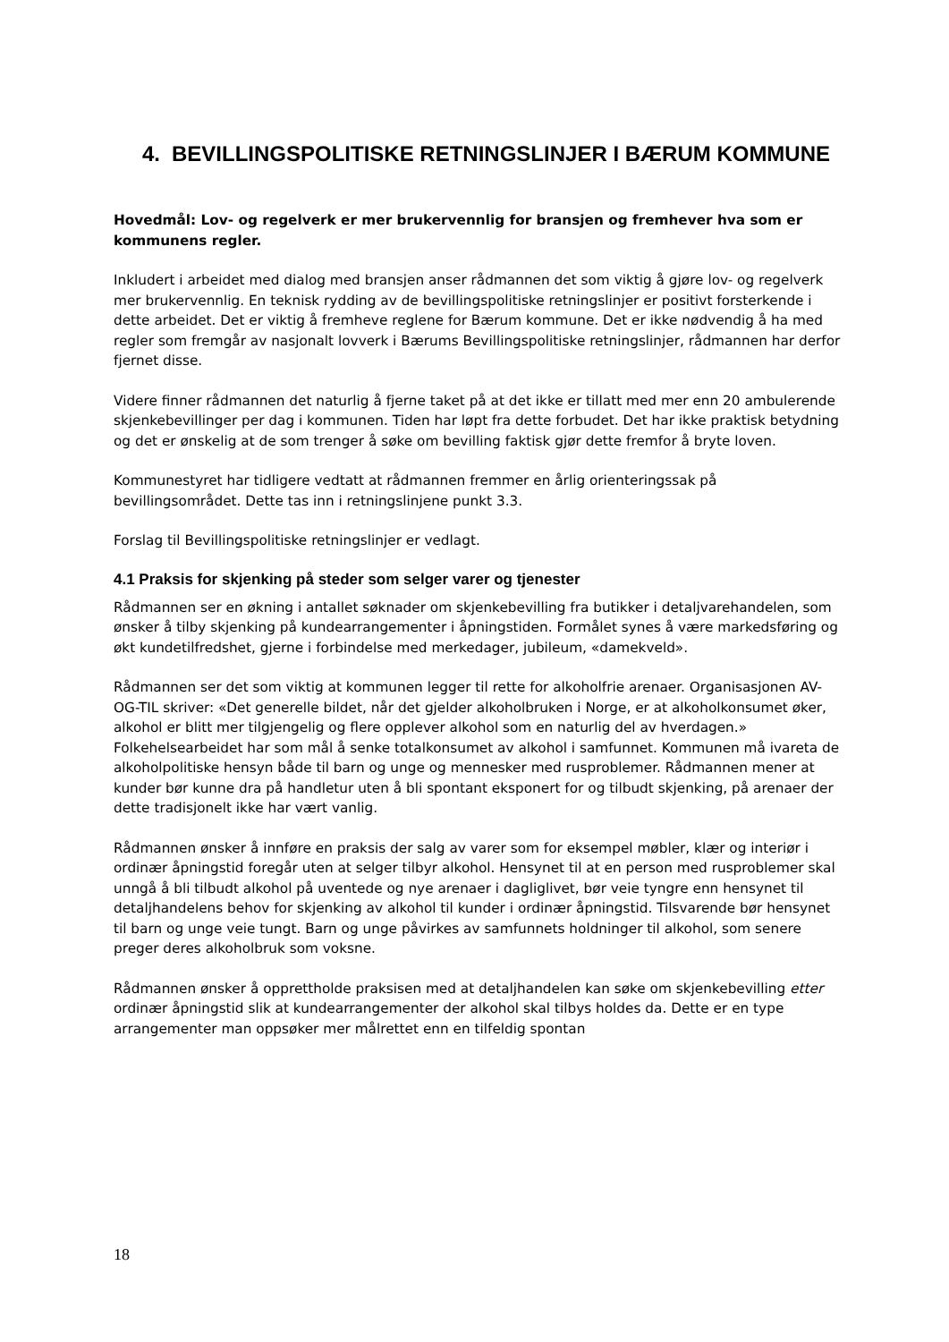4. BEVILLINGSPOLITISKE RETNINGSLINJER I BÆRUM KOMMUNE
Hovedmål: Lov- og regelverk er mer brukervennlig for bransjen og fremhever hva som er kommunens regler.
Inkludert i arbeidet med dialog med bransjen anser rådmannen det som viktig å gjøre lov- og regelverk mer brukervennlig. En teknisk rydding av de bevillingspolitiske retningslinjer er positivt forsterkende i dette arbeidet. Det er viktig å fremheve reglene for Bærum kommune. Det er ikke nødvendig å ha med regler som fremgår av nasjonalt lovverk i Bærums Bevillingspolitiske retningslinjer, rådmannen har derfor fjernet disse.
Videre finner rådmannen det naturlig å fjerne taket på at det ikke er tillatt med mer enn 20 ambulerende skjenkebevillinger per dag i kommunen. Tiden har løpt fra dette forbudet. Det har ikke praktisk betydning og det er ønskelig at de som trenger å søke om bevilling faktisk gjør dette fremfor å bryte loven.
Kommunestyret har tidligere vedtatt at rådmannen fremmer en årlig orienteringssak på bevillingsområdet. Dette tas inn i retningslinjene punkt 3.3.
Forslag til Bevillingspolitiske retningslinjer er vedlagt.
4.1 Praksis for skjenking på steder som selger varer og tjenester
Rådmannen ser en økning i antallet søknader om skjenkebevilling fra butikker i detaljvarehandelen, som ønsker å tilby skjenking på kundearrangementer i åpningstiden. Formålet synes å være markedsføring og økt kundetilfredshet, gjerne i forbindelse med merkedager, jubileum, «damekveld».
Rådmannen ser det som viktig at kommunen legger til rette for alkoholfrie arenaer. Organisasjonen AV-OG-TIL skriver: «Det generelle bildet, når det gjelder alkoholbruken i Norge, er at alkoholkonsumet øker, alkohol er blitt mer tilgjengelig og flere opplever alkohol som en naturlig del av hverdagen.» Folkehelsearbeidet har som mål å senke totalkonsumet av alkohol i samfunnet. Kommunen må ivareta de alkoholpolitiske hensyn både til barn og unge og mennesker med rusproblemer. Rådmannen mener at kunder bør kunne dra på handletur uten å bli spontant eksponert for og tilbudt skjenking, på arenaer der dette tradisjonelt ikke har vært vanlig.
Rådmannen ønsker å innføre en praksis der salg av varer som for eksempel møbler, klær og interiør i ordinær åpningstid foregår uten at selger tilbyr alkohol. Hensynet til at en person med rusproblemer skal unngå å bli tilbudt alkohol på uventede og nye arenaer i dagliglivet, bør veie tyngre enn hensynet til detaljhandelens behov for skjenking av alkohol til kunder i ordinær åpningstid. Tilsvarende bør hensynet til barn og unge veie tungt. Barn og unge påvirkes av samfunnets holdninger til alkohol, som senere preger deres alkoholbruk som voksne.
Rådmannen ønsker å opprettholde praksisen med at detaljhandelen kan søke om skjenkebevilling etter ordinær åpningstid slik at kundearrangementer der alkohol skal tilbys holdes da. Dette er en type arrangementer man oppsøker mer målrettet enn en tilfeldig spontan
18